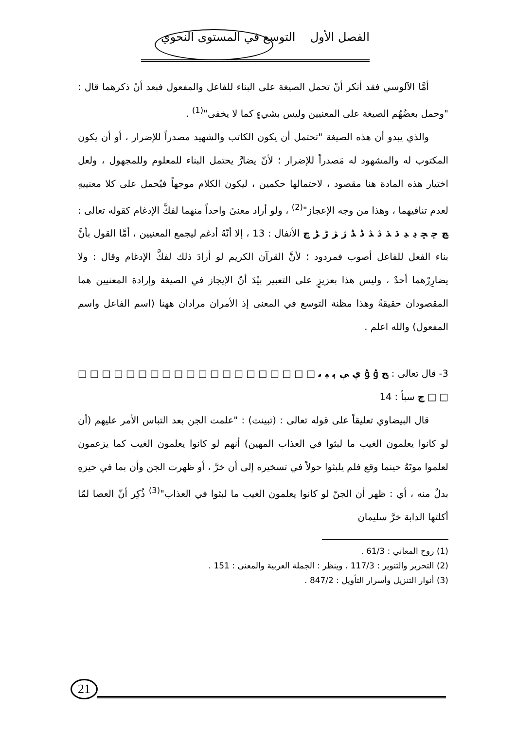الفصل الأول التوسع في المستوى النحوي
أمَّا الآلوسي فقد أنكر أنْ تحمل الصيغة على البناء للفاعل والمفعول فبعد أنْ ذكرهما قال : "وحمل بعضُهُم الصيغة على المعنيين وليس بشيءٍ كما لا يخفى"<sup>(1)</sup> .
والذي يبدو أن هذه الصيغة "تحتمل أن يكون الكاتب والشهيد مصدراً للإضرار ، أو أن يكون المكتوب له والمشهود له مَصدراً للإضرار ؛ لأنّ يضارَّ يحتمل البناء للمعلوم وللمجهول ، ولعل اختيار هذه المادة هنا مقصود ، لاحتمالها حكمين ، ليكون الكلام موجهاً فيُحمل على كلا معنييهِ لعدم تنافيهما ، وهذا من وجه الإعجاز"<sup>(2)</sup> ، ولو أراد معنىً واحداً منهما لفكَّ الإدغام كقوله تعالى : ﭿ ﮀ ﮁ ﮂ ﮃ ﮄ ﮅ ﮆ ﮇ ﮈ ﮉ ﮊ ﮋ ﮌ ﮍ ﭾ الأنفال : 13 ، إلا أنّهُ أدغم ليجمع المعنيين ، أمَّا القول بأنَّ بناء الفعل للفاعل أصوب فمردود ؛ لأنَّ القرآن الكريم لو أرادَ ذلك لفكَّ الإدغام وقال : ولا يضارِرْهما أحدٌ ، وليس هذا بعزيزٍ على التعبير بيْدَ أنّ الإيجاز في الصيغة وإرادة المعنيين هما المقصودان حقيقةً وهذا مظنة التوسع في المعنى إذ الأمران مرادان ههنا (اسم الفاعل واسم المفعول) والله اعلم .
3- قال تعالى : ﭿ ﯢ ﯣ ﯤ ﯥ ﯦ ﯧ ﯨ □ □ □ □ □ □ □ □ □ □ □ □ □ □ □ □ □ □ □ □ □ □ ﭾ سبأ : 14
قال البيضاوي تعليقاً على قوله تعالى : (تبينت) : "علمت الجن بعد التباس الأمر عليهم (أن لو كانوا يعلمون الغيب ما لبثوا في العذاب المهين) أنهم لو كانوا يعلمون الغيب كما يزعمون لعلموا موتَهُ حينما وقع فلم يلبثوا حولاً في تسخيره إلى أن خرَّ ، أو ظهرت الجن وأن بما في حيزهِ بدلٌ منه ، أي : ظهر أن الجنّ لو كانوا يعلمون الغيب ما لبثوا في العذاب"<sup>(3)</sup> ذُكِر أنّ العصا لمّا أكلتها الدابة خرَّ سليمان
(1) روح المعاني : 61/3 .
(2) التحرير والتنوير : 117/3 ، وينظر : الجملة العربية والمعنى : 151 .
(3) أنوار التنزيل وأسرار التأويل : 847/2 .
21